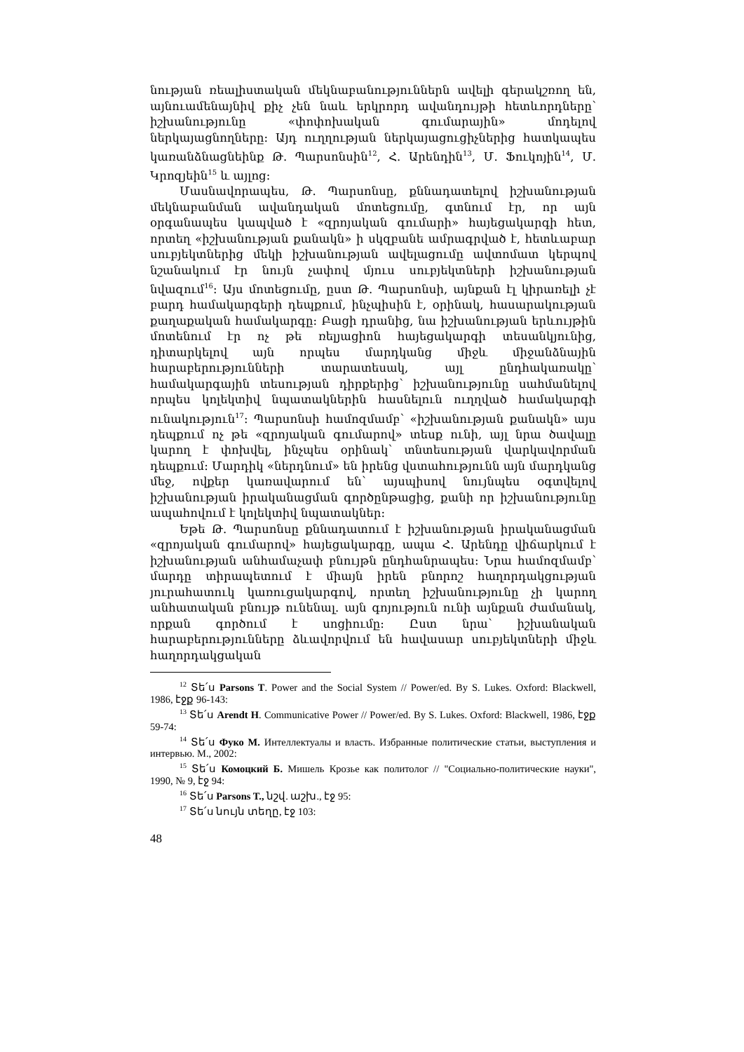նության ռեալիստական մեկնաբանություններն ավելի գերակշռող են, այնուամենայնիվ քիչ չեն նաև երկրորդ ավանդույթի հետևորդները՝ իշխանությունը «փոփոխական գումարային» մոդելով ներկայացնողները: Այդ ուղղության ներկայացուցիչներից հատկապես կառանձնացնեինք Թ. Պարսոնսին<sup>12</sup>, Հ. Արենդին<sup>13</sup>, Մ. Ֆուկոյին<sup>14</sup>, Մ. Կրոզյեին<sup>15</sup> և այլոց:
Մասնավորապես, Թ. Պարսոնսը, քննադատելով իշխանության մեկնաբանման ավանդական մոտեցումը, գտնում էր, որ այն օրգանապես կապված է «զրոյական գումարի» հայեցակարգի հետ, որտեղ «իշխանության քանակն» ի սկզբանե ամրագրված է, հետևաբար սուբյեկտներից մեկի իշխանության ավելացումը ավտոմատ կերպով նշանակում էր նույն չափով մյուս սուբյեկտների իշխանության նվազում<sup>16</sup>: Այս մոտեցումը, ըստ Թ. Պարսոնսի, այնքան էլ կիրառելի չէ բարդ համակարգերի դեպքում, ինչպիսին է, օրինակ, հասարակության քաղաքական համակարգը: Բացի դրանից, նա իշխանության երևույթին մոտենում էր ոչ թե ռելյացիոն հայեցակարգի տեսանկյունից, դիտարկելով այն որպես մարդկանց միջև միջանձնային հարաբերությունների տարատեսակ, այլ ընդհակառակը՝ համակարգային տեսության դիրքերից՝ իշխանությունը սահմանելով որպես կոլեկտիվ նպատակներին հասնելուն ուղղված համակարգի ունակություն<sup>17</sup>: Պարսոնսի համոզմամբ՝ «իշխանության քանակն» այս դեպքում ոչ թե «զրոյական գումարով» տեսք ունի, այլ նրա ծավալը կարող է փոխվել, ինչպես օրինակ՝ տնտեսության վարկավորման դեպքում: Մարդիկ «ներդնում» են իրենց վստահությունն այն մարդկանց մեջ, ովքեր կառավարում են՝ այսպիսով նույնպես օգտվելով իշխանության իրականացման գործընթացից, քանի որ իշխանությունը ապահովում է կոլեկտիվ նպատակներ:
Եթե Թ. Պարսոնսը քննադատում է իշխանության իրականացման «զրոյական գումարով» հայեցակարգը, ապա Հ. Արենդը վիճարկում է իշխանության անհամաչափ բնույթն ընդհանրապես: Նրա համոզմամբ՝ մարդը տիրապետում է միայն իրեն բնորոշ հաղորդակցության յուրահատուկ կառուցակարգով, որտեղ իշխանությունը չի կարող անհատական բնույթ ունենալ. այն գոյություն ունի այնքան ժամանակ, որքան գործում է սոցիումը: Ըստ նրա՝ իշխանական հարաբերությունները ձևավորվում են հավասար սուբյեկտների միջև հաղորդակցական
<sup>12</sup> Տե՛ս Parsons T. Power and the Social System // Power/ed. By S. Lukes. Oxford: Blackwell, 1986, էջք 96-143:
<sup>13</sup> Տե՛ս Arendt H. Communicative Power // Power/ed. By S. Lukes. Oxford: Blackwell, 1986, էջք 59-74:
<sup>14</sup> Տե՛ս Фуко М. Интеллектуалы и власть. Избранные политические статьи, выступления и интервью. М., 2002:
<sup>15</sup> Տե՛ս Комоцкий Б. Мишель Крозье как политолог // "Социально-политические науки", 1990, № 9, էջ 94:
<sup>16</sup> Տե՛ս Parsons T., նշվ. աշխ., էջ 95:
<sup>17</sup> Տե՛ս նույն տեղը, էջ 103:
48